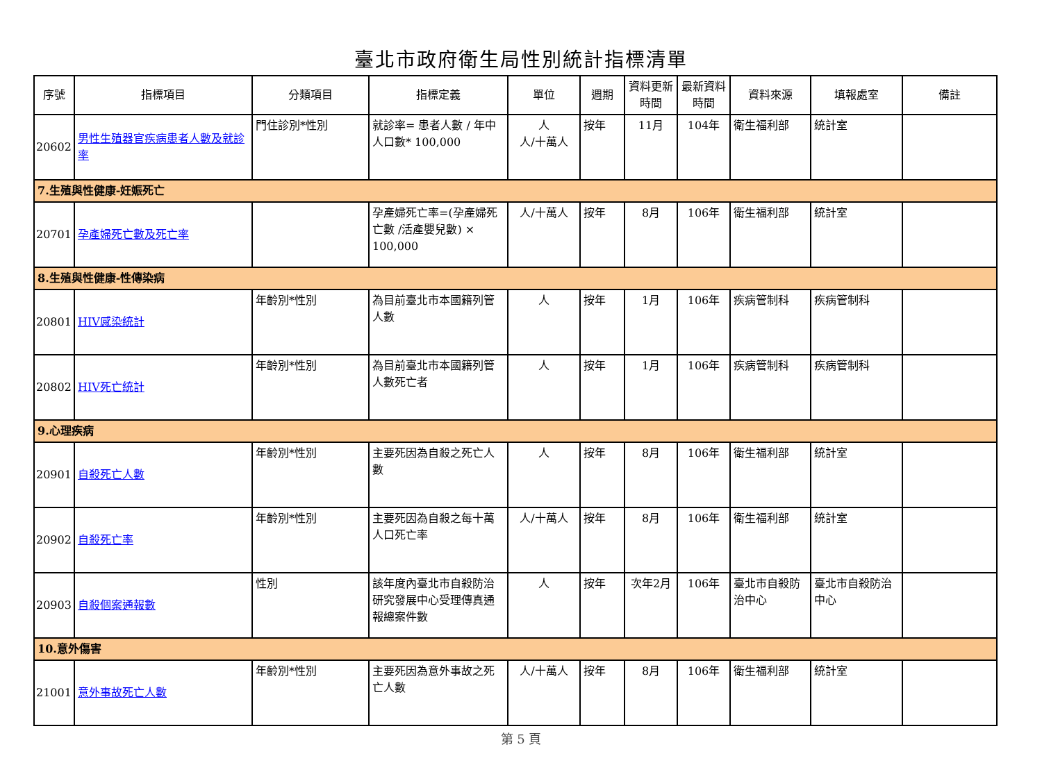臺北市政府衛生局性別統計指標清單
| 序號 | 指標項目 | 分類項目 | 指標定義 | 單位 | 週期 | 資料更新時間 | 最新資料時間 | 資料來源 | 填報處室 | 備註 |
| --- | --- | --- | --- | --- | --- | --- | --- | --- | --- | --- |
| 20602 | 男性生殖器官疾病患者人數及就診率 | 門住診別*性別 | 就診率= 患者人數 / 年中人口數* 100,000 | 人 人/十萬人 | 按年 | 11月 | 104年 | 衛生福利部 | 統計室 | |
| 7.生殖與性健康-妊娠死亡 | | | | | | | | | | |
| 20701 | 孕產婦死亡數及死亡率 | | 孕產婦死亡率=(孕產婦死亡數 /活產嬰兒數) × 100,000 | 人/十萬人 | 按年 | 8月 | 106年 | 衛生福利部 | 統計室 | |
| 8.生殖與性健康-性傳染病 | | | | | | | | | | |
| 20801 | HIV感染統計 | 年齡別*性別 | 為目前臺北市本國籍列管人數 | 人 | 按年 | 1月 | 106年 | 疾病管制科 | 疾病管制科 | |
| 20802 | HIV死亡統計 | 年齡別*性別 | 為目前臺北市本國籍列管人數死亡者 | 人 | 按年 | 1月 | 106年 | 疾病管制科 | 疾病管制科 | |
| 9.心理疾病 | | | | | | | | | | |
| 20901 | 自殺死亡人數 | 年齡別*性別 | 主要死因為自殺之死亡人數 | 人 | 按年 | 8月 | 106年 | 衛生福利部 | 統計室 | |
| 20902 | 自殺死亡率 | 年齡別*性別 | 主要死因為自殺之每十萬人口死亡率 | 人/十萬人 | 按年 | 8月 | 106年 | 衛生福利部 | 統計室 | |
| 20903 | 自殺個案通報數 | 性別 | 該年度內臺北市自殺防治研究發展中心受理傳真通報總案件數 | 人 | 按年 | 次年2月 | 106年 | 臺北市自殺防治中心 | 臺北市自殺防治中心 | |
| 10.意外傷害 | | | | | | | | | | |
| 21001 | 意外事故死亡人數 | 年齡別*性別 | 主要死因為意外事故之死亡人數 | 人/十萬人 | 按年 | 8月 | 106年 | 衛生福利部 | 統計室 | |
第 5 頁